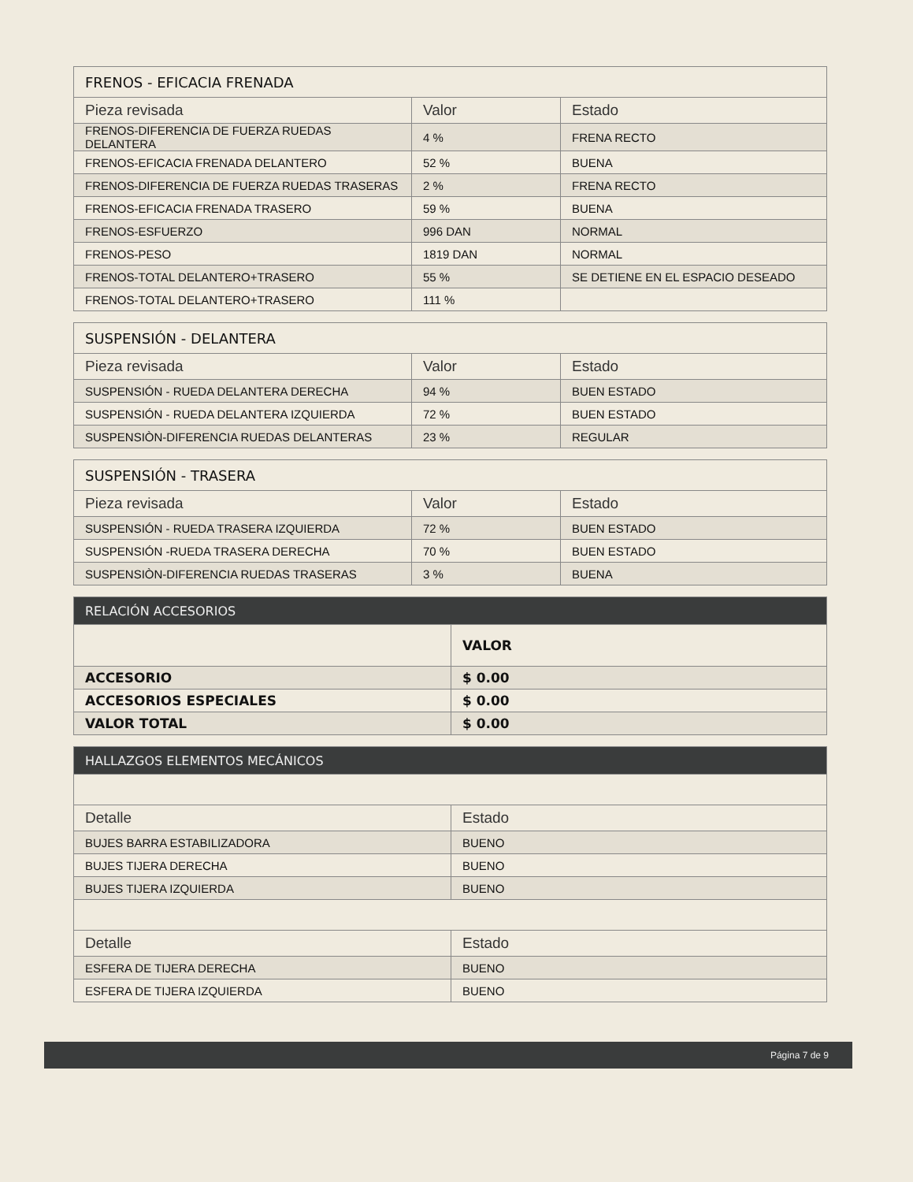| FRENOS - EFICACIA FRENADA | | |
| --- | --- | --- |
| Pieza revisada | Valor | Estado |
| FRENOS-DIFERENCIA DE FUERZA RUEDAS DELANTERA | 4 % | FRENA RECTO |
| FRENOS-EFICACIA FRENADA DELANTERO | 52 % | BUENA |
| FRENOS-DIFERENCIA DE FUERZA RUEDAS TRASERAS | 2 % | FRENA RECTO |
| FRENOS-EFICACIA FRENADA TRASERO | 59 % | BUENA |
| FRENOS-ESFUERZO | 996 DAN | NORMAL |
| FRENOS-PESO | 1819 DAN | NORMAL |
| FRENOS-TOTAL DELANTERO+TRASERO | 55 % | SE DETIENE EN EL ESPACIO DESEADO |
| FRENOS-TOTAL DELANTERO+TRASERO | 111 % | |
| SUSPENSIÓN - DELANTERA | | |
| --- | --- | --- |
| Pieza revisada | Valor | Estado |
| SUSPENSIÓN - RUEDA DELANTERA DERECHA | 94 % | BUEN ESTADO |
| SUSPENSIÓN - RUEDA DELANTERA IZQUIERDA | 72 % | BUEN ESTADO |
| SUSPENSIÒN-DIFERENCIA RUEDAS DELANTERAS | 23 % | REGULAR |
| SUSPENSIÓN - TRASERA | | |
| --- | --- | --- |
| Pieza revisada | Valor | Estado |
| SUSPENSIÓN - RUEDA TRASERA IZQUIERDA | 72 % | BUEN ESTADO |
| SUSPENSIÓN -RUEDA TRASERA DERECHA | 70 % | BUEN ESTADO |
| SUSPENSIÒN-DIFERENCIA RUEDAS TRASERAS | 3 % | BUENA |
| RELACIÓN ACCESORIOS | |
| --- | --- |
| | VALOR |
| ACCESORIO | $ 0.00 |
| ACCESORIOS ESPECIALES | $ 0.00 |
| VALOR TOTAL | $ 0.00 |
| HALLAZGOS ELEMENTOS MECÁNICOS | |
| --- | --- |
| Detalle | Estado |
| BUJES BARRA ESTABILIZADORA | BUENO |
| BUJES TIJERA DERECHA | BUENO |
| BUJES TIJERA IZQUIERDA | BUENO |
| Detalle | Estado |
| ESFERA DE TIJERA DERECHA | BUENO |
| ESFERA DE TIJERA IZQUIERDA | BUENO |
Página 7 de 9